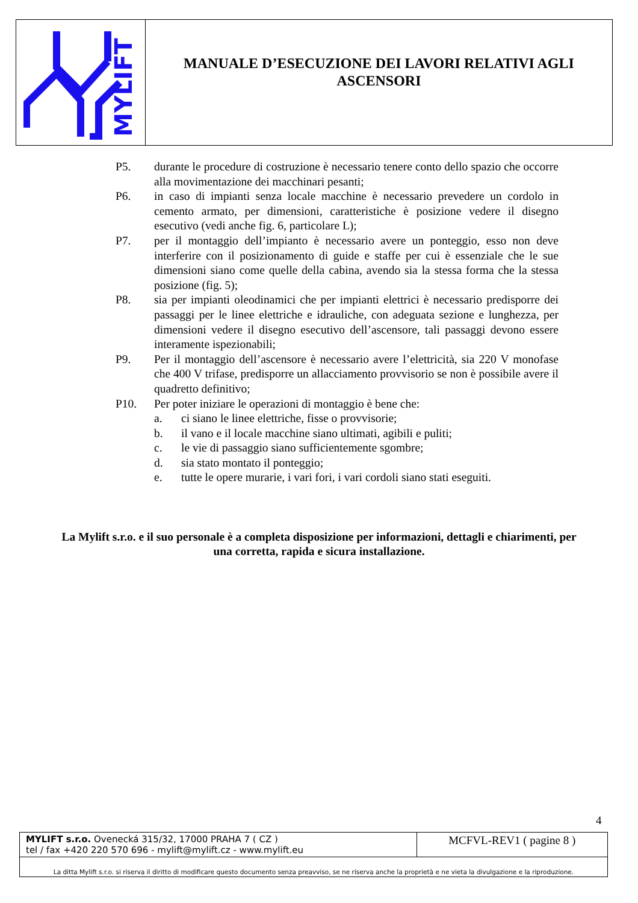MYLIFT
MANUALE D’ESECUZIONE DEI LAVORI RELATIVI AGLI
ASCENSORI
P5. durante le procedure di costruzione è necessario tenere conto dello spazio che occorre alla movimentazione dei macchinari pesanti;
P6. in caso di impianti senza locale macchine è necessario prevedere un cordolo in cemento armato, per dimensioni, caratteristiche è posizione vedere il disegno esecutivo (vedi anche fig. 6, particolare L);
P7. per il montaggio dell’impianto è necessario avere un ponteggio, esso non deve interferire con il posizionamento di guide e staffe per cui è essenziale che le sue dimensioni siano come quelle della cabina, avendo sia la stessa forma che la stessa posizione (fig. 5);
P8. sia per impianti oleodinamici che per impianti elettrici è necessario predisporre dei passaggi per le linee elettriche e idrauliche, con adeguata sezione e lunghezza, per dimensioni vedere il disegno esecutivo dell’ascensore, tali passaggi devono essere interamente ispezionabili;
P9. Per il montaggio dell’ascensore è necessario avere l’elettricità, sia 220 V monofase che 400 V trifase, predisporre un allacciamento provvisorio se non è possibile avere il quadretto definitivo;
P10. Per poter iniziare le operazioni di montaggio è bene che:
a. ci siano le linee elettriche, fisse o provvisorie;
b. il vano e il locale macchine siano ultimati, agibili e puliti;
c. le vie di passaggio siano sufficientemente sgombre;
d. sia stato montato il ponteggio;
e. tutte le opere murarie, i vari fori, i vari cordoli siano stati eseguiti.
La Mylift s.r.o. e il suo personale è a completa disposizione per informazioni, dettagli e chiarimenti, per una corretta, rapida e sicura installazione.
4
| MYLIFT s.r.o. Ovenecká 315/32, 17000 PRAHA 7 ( CZ ) tel / fax +420 220 570 696 - mylift@mylift.cz - www.mylift.eu | MCFVL-REV1 ( pagine 8 ) |
La ditta Mylift s.r.o. si riserva il diritto di modificare questo documento senza preavviso, se ne riserva anche la proprietà e ne vieta la divulgazione e la riproduzione.